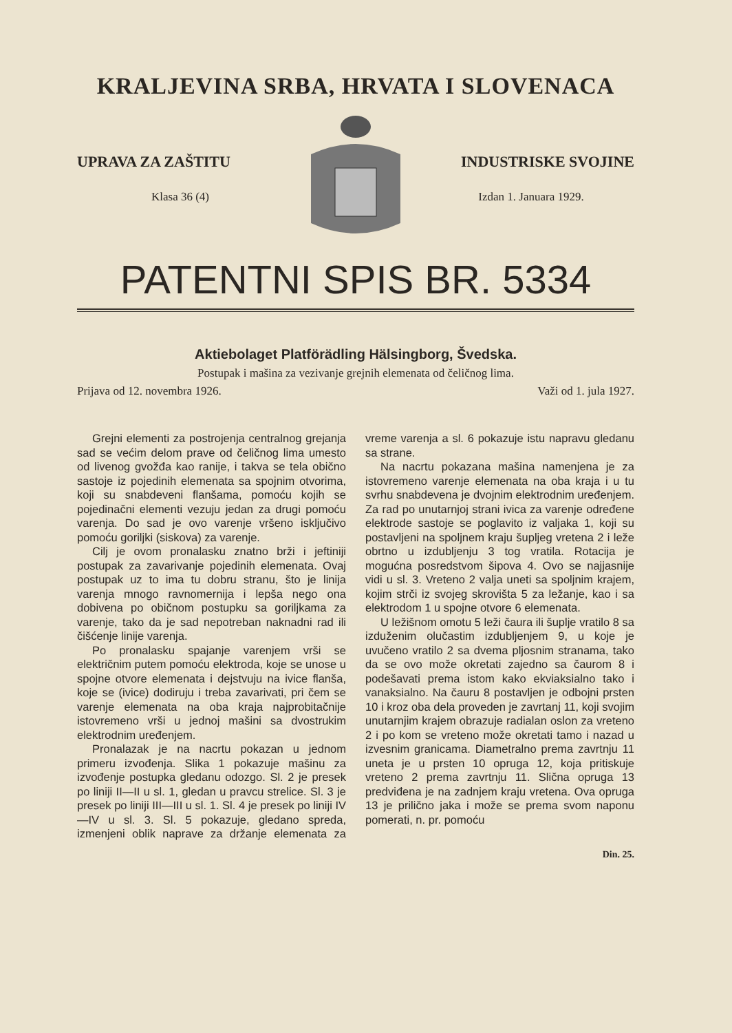KRALJEVINA SRBA, HRVATA I SLOVENACA
UPRAVA ZA ZAŠTITU
Klasa 36 (4)
INDUSTRISKE SVOJINE
Izdan 1. Januara 1929.
PATENTNI SPIS BR. 5334
Aktiebolaget Platförädling Hälsingborg, Švedska.
Postupak i mašina za vezivanje grejnih elemenata od čeličnog lima.
Prijava od 12. novembra 1926. Važi od 1. jula 1927.
Grejni elementi za postrojenja centralnog grejanja sad se većim delom prave od čeličnog lima umesto od livenog gvožđa kao ranije, i takva se tela obično sastoje iz pojedinih elemenata sa spojnim otvorima, koji su snabdeveni flanšama, pomoću kojih se pojedinačni elementi vezuju jedan za drugi pomoću varenja. Do sad je ovo varenje vršeno isključivo pomoću goriljki (siskova) za varenje.
Cilj je ovom pronalasku znatno brži i jeftiniji postupak za zavarivanje pojedinih elemenata. Ovaj postupak uz to ima tu dobru stranu, što je linija varenja mnogo ravnomernija i lepša nego ona dobivena po običnom postupku sa goriljkama za varenje, tako da je sad nepotreban naknadni rad ili čišćenje linije varenja.
Po pronalasku spajanje varenjem vrši se električnim putem pomoću elektroda, koje se unose u spojne otvore elemenata i dejstvuju na ivice flanša, koje se (ivice) dodiruju i treba zavarivati, pri čem se varenje elemenata na oba kraja najprobitačnije istovremeno vrši u jednoj mašini sa dvostrukim elektrodnim uređenjem.
Pronalazak je na nacrtu pokazan u jednom primeru izvođenja. Slika 1 pokazuje mašinu za izvođenje postupka gledanu odozgo. Sl. 2 je presek po liniji II—II u sl. 1, gledan u pravcu strelice. Sl. 3 je presek po liniji III—III u sl. 1. Sl. 4 je presek po liniji IV—IV u sl. 3. Sl. 5 pokazuje, gledano spreda, izmenjeni oblik naprave za držanje elemenata za vreme varenja a sl. 6 pokazuje istu napravu gledanu sa strane.
Na nacrtu pokazana mašina namenjena je za istovremeno varenje elemenata na oba kraja i u tu svrhu snabdevena je dvojnim elektrodnim uređenjem. Za rad po unutarnjoj strani ivica za varenje određene elektrode sastoje se poglavito iz valjaka 1, koji su postavljeni na spoljnem kraju šupljeg vretena 2 i leže obrtno u izdubljenju 3 tog vratila. Rotacija je mogućna posredstvom šipova 4. Ovo se najjasnije vidi u sl. 3. Vreteno 2 valja uneti sa spoljnim krajem, kojim strči iz svojeg skrovišta 5 za ležanje, kao i sa elektrodom 1 u spojne otvore 6 elemenata.
U ležišnom omotu 5 leži čaura ili šuplje vratilo 8 sa izduženim olučastim izdubljenjem 9, u koje je uvučeno vratilo 2 sa dvema pljosnim stranama, tako da se ovo može okretati zajedno sa čaurom 8 i podešavati prema istom kako ekviaksialno tako i vanaksialno. Na čauru 8 postavljen je odbojni prsten 10 i kroz oba dela proveden je zavrtanj 11, koji svojim unutarnjim krajem obrazuje radialan oslon za vreteno 2 i po kom se vreteno može okretati tamo i nazad u izvesnim granicama. Diametralno prema zavrtnju 11 uneta je u prsten 10 opruga 12, koja pritiskuje vreteno 2 prema zavrtnju 11. Slična opruga 13 predviđena je na zadnjem kraju vretena. Ova opruga 13 je prilično jaka i može se prema svom naponu pomerati, n. pr. pomoću
Din. 25.